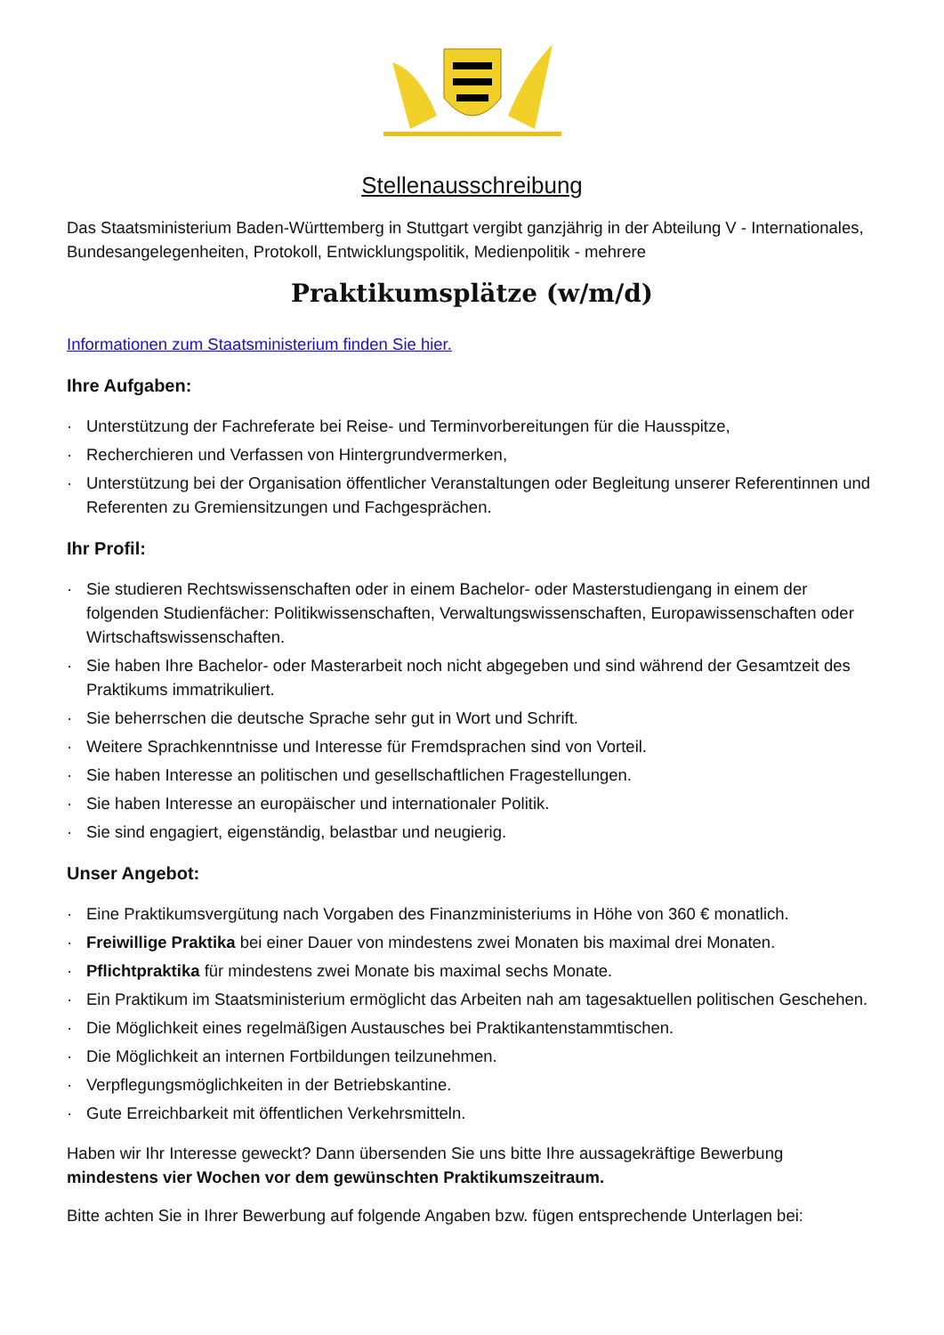Stellenausschreibung
Das Staatsministerium Baden-Württemberg in Stuttgart vergibt ganzjährig in der Abteilung V - Internationales, Bundesangelegenheiten, Protokoll, Entwicklungspolitik, Medienpolitik - mehrere
Praktikumsplätze (w/m/d)
Informationen zum Staatsministerium finden Sie hier.
Ihre Aufgaben:
· Unterstützung der Fachreferate bei Reise- und Terminvorbereitungen für die Hausspitze,
· Recherchieren und Verfassen von Hintergrundvermerken,
· Unterstützung bei der Organisation öffentlicher Veranstaltungen oder Begleitung unserer Referentinnen und Referenten zu Gremiensitzungen und Fachgesprächen.
Ihr Profil:
· Sie studieren Rechtswissenschaften oder in einem Bachelor- oder Masterstudiengang in einem der folgenden Studienfächer: Politikwissenschaften, Verwaltungswissenschaften, Europawissenschaften oder Wirtschaftswissenschaften.
· Sie haben Ihre Bachelor- oder Masterarbeit noch nicht abgegeben und sind während der Gesamtzeit des Praktikums immatrikuliert.
· Sie beherrschen die deutsche Sprache sehr gut in Wort und Schrift.
· Weitere Sprachkenntnisse und Interesse für Fremdsprachen sind von Vorteil.
· Sie haben Interesse an politischen und gesellschaftlichen Fragestellungen.
· Sie haben Interesse an europäischer und internationaler Politik.
· Sie sind engagiert, eigenständig, belastbar und neugierig.
Unser Angebot:
· Eine Praktikumsvergütung nach Vorgaben des Finanzministeriums in Höhe von 360 € monatlich.
· Freiwillige Praktika bei einer Dauer von mindestens zwei Monaten bis maximal drei Monaten.
· Pflichtpraktika für mindestens zwei Monate bis maximal sechs Monate.
· Ein Praktikum im Staatsministerium ermöglicht das Arbeiten nah am tagesaktuellen politischen Geschehen.
· Die Möglichkeit eines regelmäßigen Austausches bei Praktikantenstammtischen.
· Die Möglichkeit an internen Fortbildungen teilzunehmen.
· Verpflegungsmöglichkeiten in der Betriebskantine.
· Gute Erreichbarkeit mit öffentlichen Verkehrsmitteln.
Haben wir Ihr Interesse geweckt? Dann übersenden Sie uns bitte Ihre aussagekräftige Bewerbung mindestens vier Wochen vor dem gewünschten Praktikumszeitraum.
Bitte achten Sie in Ihrer Bewerbung auf folgende Angaben bzw. fügen entsprechende Unterlagen bei: